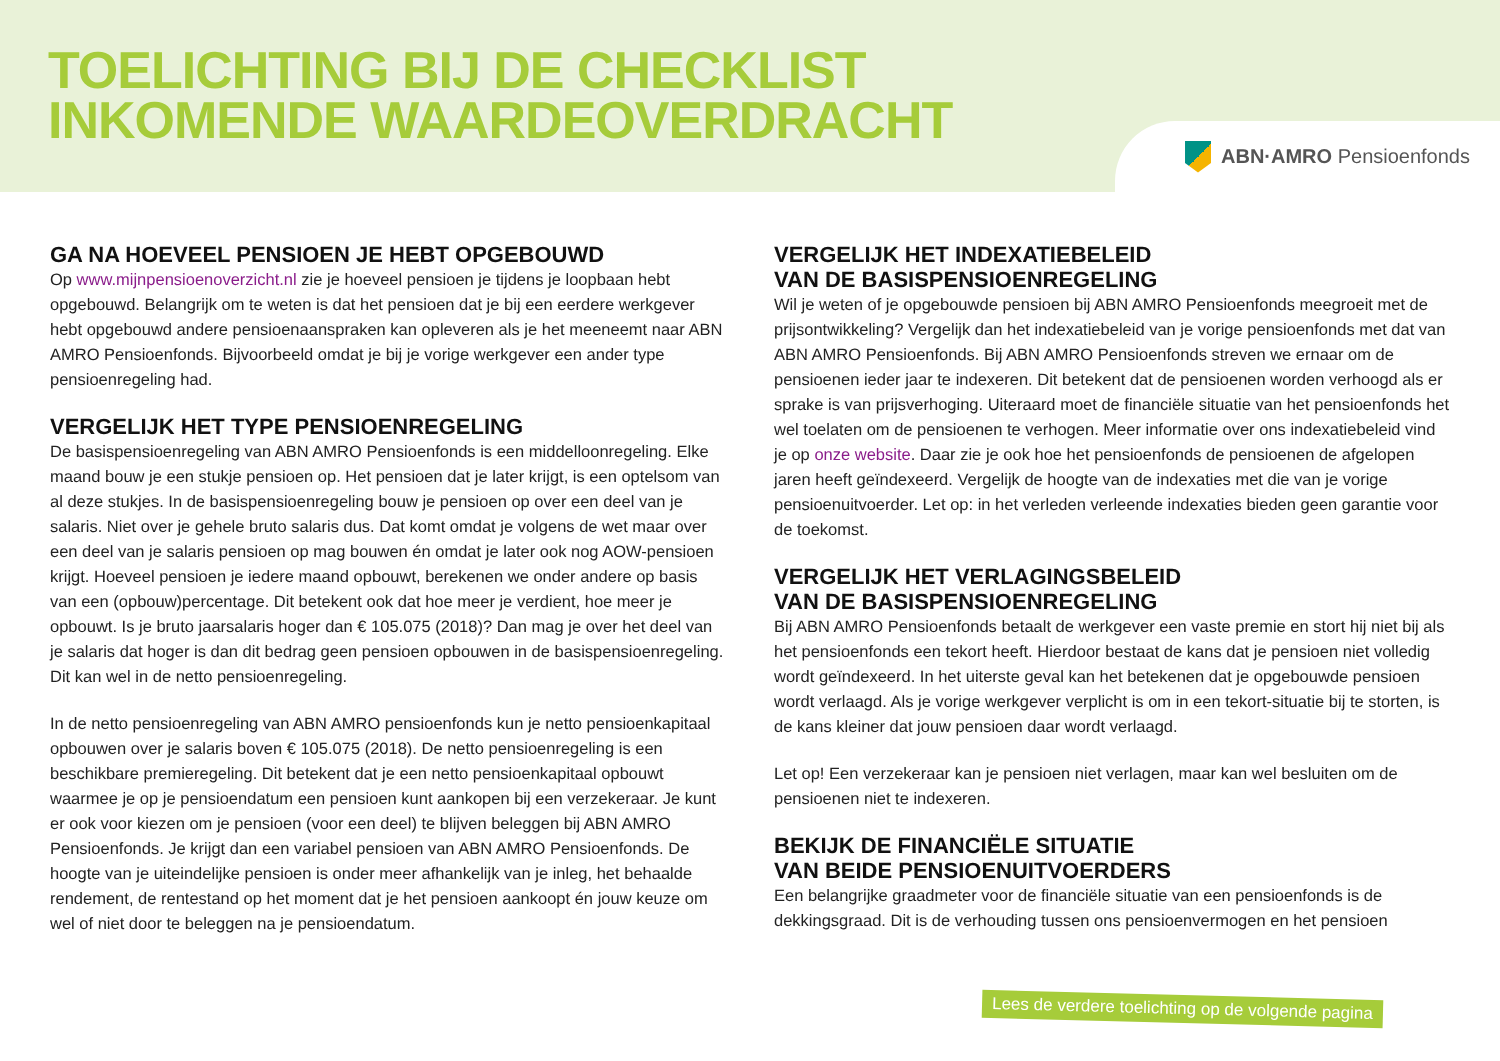TOELICHTING BIJ DE CHECKLIST
INKOMENDE WAARDEOVERDRACHT
ABN·AMRO Pensioenfonds
GA NA HOEVEEL PENSIOEN JE HEBT OPGEBOUWD
Op www.mijnpensioenoverzicht.nl zie je hoeveel pensioen je tijdens je loopbaan hebt opgebouwd. Belangrijk om te weten is dat het pensioen dat je bij een eerdere werkgever hebt opgebouwd andere pensioenaanspraken kan opleveren als je het meeneemt naar ABN AMRO Pensioenfonds. Bijvoorbeeld omdat je bij je vorige werkgever een ander type pensioenregeling had.
VERGELIJK HET TYPE PENSIOENREGELING
De basispensioenregeling van ABN AMRO Pensioenfonds is een middelloonregeling. Elke maand bouw je een stukje pensioen op. Het pensioen dat je later krijgt, is een optelsom van al deze stukjes. In de basispensioenregeling bouw je pensioen op over een deel van je salaris. Niet over je gehele bruto salaris dus. Dat komt omdat je volgens de wet maar over een deel van je salaris pensioen op mag bouwen én omdat je later ook nog AOW-pensioen krijgt. Hoeveel pensioen je iedere maand opbouwt, berekenen we onder andere op basis van een (opbouw)percentage. Dit betekent ook dat hoe meer je verdient, hoe meer je opbouwt. Is je bruto jaarsalaris hoger dan € 105.075 (2018)? Dan mag je over het deel van je salaris dat hoger is dan dit bedrag geen pensioen opbouwen in de basispensioenregeling. Dit kan wel in de netto pensioenregeling.
In de netto pensioenregeling van ABN AMRO pensioenfonds kun je netto pensioenkapitaal opbouwen over je salaris boven € 105.075 (2018). De netto pensioenregeling is een beschikbare premieregeling. Dit betekent dat je een netto pensioenkapitaal opbouwt waarmee je op je pensioendatum een pensioen kunt aankopen bij een verzekeraar. Je kunt er ook voor kiezen om je pensioen (voor een deel) te blijven beleggen bij ABN AMRO Pensioenfonds. Je krijgt dan een variabel pensioen van ABN AMRO Pensioenfonds. De hoogte van je uiteindelijke pensioen is onder meer afhankelijk van je inleg, het behaalde rendement, de rentestand op het moment dat je het pensioen aankoopt én jouw keuze om wel of niet door te beleggen na je pensioendatum.
VERGELIJK HET INDEXATIEBELEID
VAN DE BASISPENSIOENREGELING
Wil je weten of je opgebouwde pensioen bij ABN AMRO Pensioenfonds meegroeit met de prijsontwikkeling? Vergelijk dan het indexatiebeleid van je vorige pensioenfonds met dat van ABN AMRO Pensioenfonds. Bij ABN AMRO Pensioenfonds streven we ernaar om de pensioenen ieder jaar te indexeren. Dit betekent dat de pensioenen worden verhoogd als er sprake is van prijsverhoging. Uiteraard moet de financiële situatie van het pensioenfonds het wel toelaten om de pensioenen te verhogen. Meer informatie over ons indexatiebeleid vind je op onze website. Daar zie je ook hoe het pensioenfonds de pensioenen de afgelopen jaren heeft geïndexeerd. Vergelijk de hoogte van de indexaties met die van je vorige pensioenuitvoerder. Let op: in het verleden verleende indexaties bieden geen garantie voor de toekomst.
VERGELIJK HET VERLAGINGSBELEID
VAN DE BASISPENSIOENREGELING
Bij ABN AMRO Pensioenfonds betaalt de werkgever een vaste premie en stort hij niet bij als het pensioenfonds een tekort heeft. Hierdoor bestaat de kans dat je pensioen niet volledig wordt geïndexeerd. In het uiterste geval kan het betekenen dat je opgebouwde pensioen wordt verlaagd. Als je vorige werkgever verplicht is om in een tekort-situatie bij te storten, is de kans kleiner dat jouw pensioen daar wordt verlaagd.
Let op! Een verzekeraar kan je pensioen niet verlagen, maar kan wel besluiten om de pensioenen niet te indexeren.
BEKIJK DE FINANCIËLE SITUATIE
VAN BEIDE PENSIOENUITVOERDERS
Een belangrijke graadmeter voor de financiële situatie van een pensioenfonds is de dekkingsgraad. Dit is de verhouding tussen ons pensioenvermogen en het pensioen
Lees de verdere toelichting op de volgende pagina